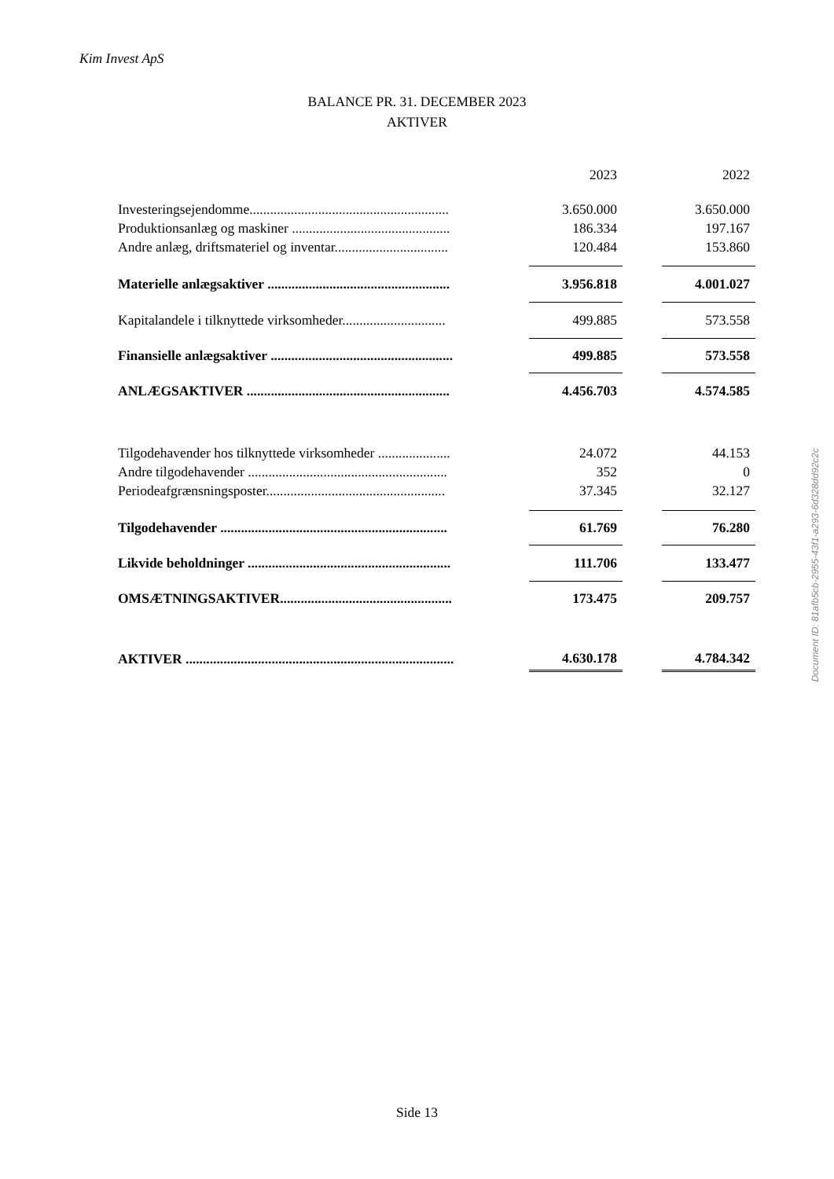Kim Invest ApS
BALANCE PR. 31. DECEMBER 2023
AKTIVER
| | | 2023 | | 2022 |
| Investeringsejendomme.......................................................... | | 3.650.000 | | 3.650.000 |
| Produktionsanlæg og maskiner .............................................. | | 186.334 | | 197.167 |
| Andre anlæg, driftsmateriel og inventar................................. | | 120.484 | | 153.860 |
| Materielle anlægsaktiver ..................................................... | | 3.956.818 | | 4.001.027 |
| Kapitalandele i tilknyttede virksomheder.............................. | | 499.885 | | 573.558 |
| Finansielle anlægsaktiver ..................................................... | | 499.885 | | 573.558 |
| ANLÆGSAKTIVER ........................................................... | | 4.456.703 | | 4.574.585 |
| Tilgodehavender hos tilknyttede virksomheder ..................... | | 24.072 | | 44.153 |
| Andre tilgodehavender .......................................................... | | 352 | | 0 |
| Periodeafgrænsningsposter.................................................... | | 37.345 | | 32.127 |
| Tilgodehavender .................................................................. | | 61.769 | | 76.280 |
| Likvide beholdninger ........................................................... | | 111.706 | | 133.477 |
| OMSÆTNINGSAKTIVER.................................................. | | 173.475 | | 209.757 |
| AKTIVER .............................................................................. | | 4.630.178 | | 4.784.342 |
Side 13
Document ID: 81afb5cb-2955-43f1-a293-6d328dd92c2c